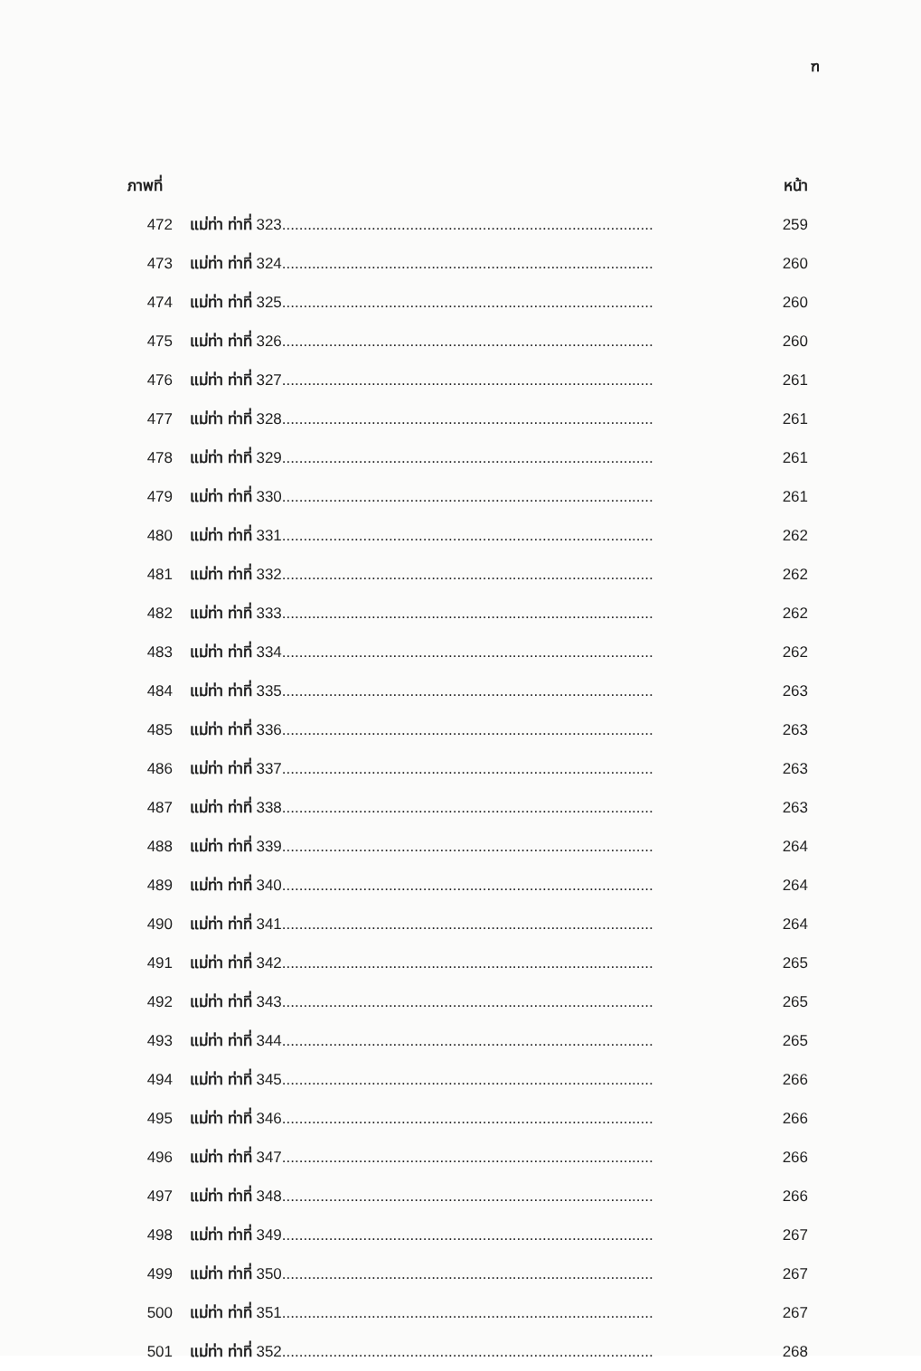ฑ
| ภาพที่ | | หน้า |
| --- | --- | --- |
| 472 | แม่ท่า ท่าที่ 323....................................................................................... | 259 |
| 473 | แม่ท่า ท่าที่ 324....................................................................................... | 260 |
| 474 | แม่ท่า ท่าที่ 325....................................................................................... | 260 |
| 475 | แม่ท่า ท่าที่ 326....................................................................................... | 260 |
| 476 | แม่ท่า ท่าที่ 327....................................................................................... | 261 |
| 477 | แม่ท่า ท่าที่ 328....................................................................................... | 261 |
| 478 | แม่ท่า ท่าที่ 329....................................................................................... | 261 |
| 479 | แม่ท่า ท่าที่ 330....................................................................................... | 261 |
| 480 | แม่ท่า ท่าที่ 331....................................................................................... | 262 |
| 481 | แม่ท่า ท่าที่ 332....................................................................................... | 262 |
| 482 | แม่ท่า ท่าที่ 333....................................................................................... | 262 |
| 483 | แม่ท่า ท่าที่ 334....................................................................................... | 262 |
| 484 | แม่ท่า ท่าที่ 335....................................................................................... | 263 |
| 485 | แม่ท่า ท่าที่ 336....................................................................................... | 263 |
| 486 | แม่ท่า ท่าที่ 337....................................................................................... | 263 |
| 487 | แม่ท่า ท่าที่ 338....................................................................................... | 263 |
| 488 | แม่ท่า ท่าที่ 339....................................................................................... | 264 |
| 489 | แม่ท่า ท่าที่ 340....................................................................................... | 264 |
| 490 | แม่ท่า ท่าที่ 341....................................................................................... | 264 |
| 491 | แม่ท่า ท่าที่ 342....................................................................................... | 265 |
| 492 | แม่ท่า ท่าที่ 343....................................................................................... | 265 |
| 493 | แม่ท่า ท่าที่ 344....................................................................................... | 265 |
| 494 | แม่ท่า ท่าที่ 345....................................................................................... | 266 |
| 495 | แม่ท่า ท่าที่ 346....................................................................................... | 266 |
| 496 | แม่ท่า ท่าที่ 347....................................................................................... | 266 |
| 497 | แม่ท่า ท่าที่ 348....................................................................................... | 266 |
| 498 | แม่ท่า ท่าที่ 349....................................................................................... | 267 |
| 499 | แม่ท่า ท่าที่ 350....................................................................................... | 267 |
| 500 | แม่ท่า ท่าที่ 351....................................................................................... | 267 |
| 501 | แม่ท่า ท่าที่ 352....................................................................................... | 268 |